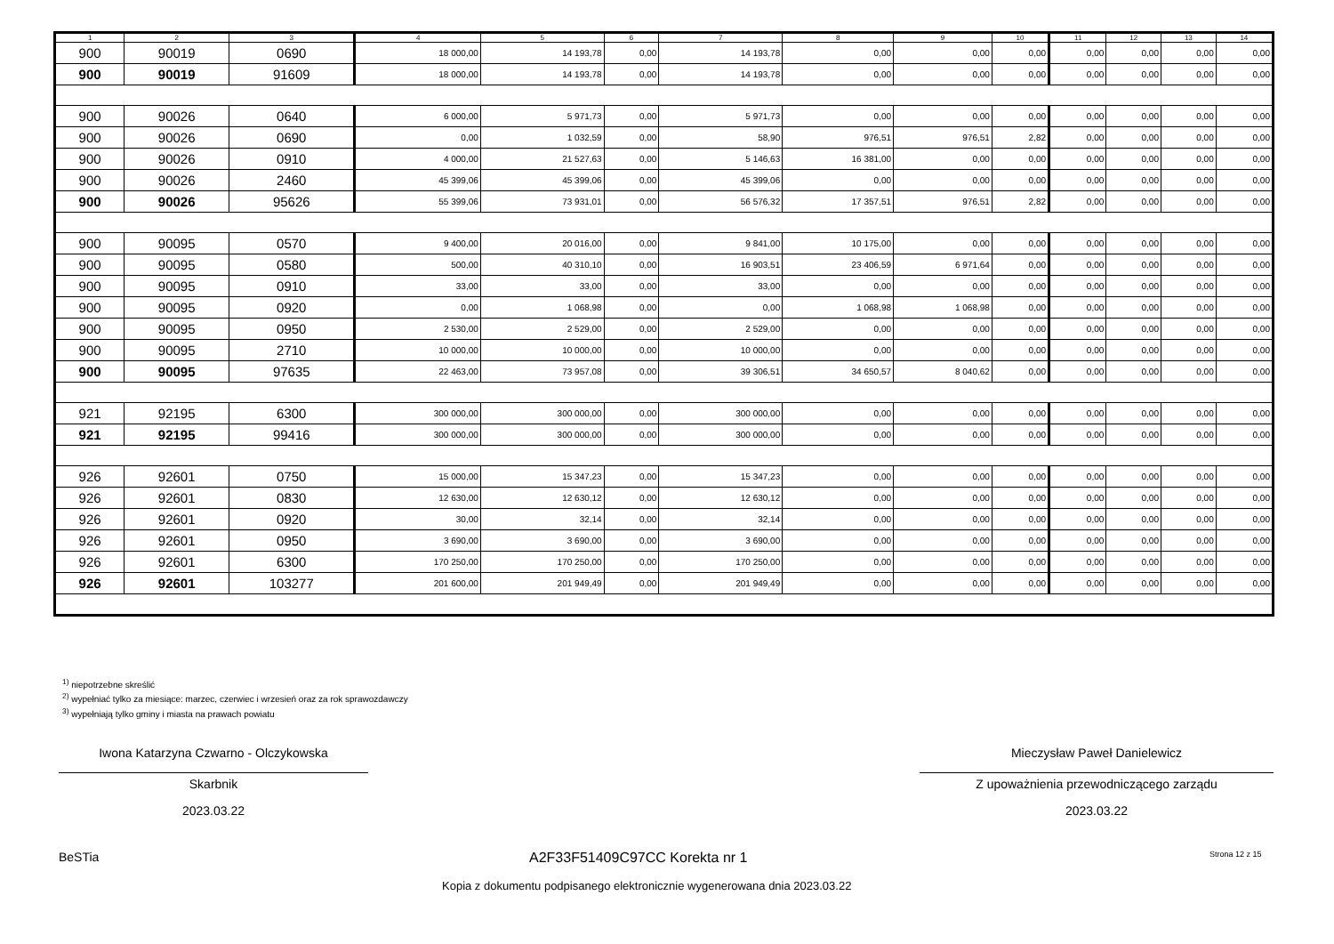| 1 | 2 | 3 | 4 | 5 | 6 | 7 | 8 | 9 | 10 | 11 | 12 | 13 | 14 |
| --- | --- | --- | --- | --- | --- | --- | --- | --- | --- | --- | --- | --- | --- |
| 900 | 90019 | 0690 | 18 000,00 | 14 193,78 | 0,00 | 14 193,78 | 0,00 | 0,00 | 0,00 | 0,00 | 0,00 | 0,00 | 0,00 |
| 900 | 90019 | 91609 | 18 000,00 | 14 193,78 | 0,00 | 14 193,78 | 0,00 | 0,00 | 0,00 | 0,00 | 0,00 | 0,00 | 0,00 |
| 900 | 90026 | 0640 | 6 000,00 | 5 971,73 | 0,00 | 5 971,73 | 0,00 | 0,00 | 0,00 | 0,00 | 0,00 | 0,00 | 0,00 |
| 900 | 90026 | 0690 | 0,00 | 1 032,59 | 0,00 | 58,90 | 976,51 | 976,51 | 2,82 | 0,00 | 0,00 | 0,00 | 0,00 |
| 900 | 90026 | 0910 | 4 000,00 | 21 527,63 | 0,00 | 5 146,63 | 16 381,00 | 0,00 | 0,00 | 0,00 | 0,00 | 0,00 | 0,00 |
| 900 | 90026 | 2460 | 45 399,06 | 45 399,06 | 0,00 | 45 399,06 | 0,00 | 0,00 | 0,00 | 0,00 | 0,00 | 0,00 | 0,00 |
| 900 | 90026 | 95626 | 55 399,06 | 73 931,01 | 0,00 | 56 576,32 | 17 357,51 | 976,51 | 2,82 | 0,00 | 0,00 | 0,00 | 0,00 |
| 900 | 90095 | 0570 | 9 400,00 | 20 016,00 | 0,00 | 9 841,00 | 10 175,00 | 0,00 | 0,00 | 0,00 | 0,00 | 0,00 | 0,00 |
| 900 | 90095 | 0580 | 500,00 | 40 310,10 | 0,00 | 16 903,51 | 23 406,59 | 6 971,64 | 0,00 | 0,00 | 0,00 | 0,00 | 0,00 |
| 900 | 90095 | 0910 | 33,00 | 33,00 | 0,00 | 33,00 | 0,00 | 0,00 | 0,00 | 0,00 | 0,00 | 0,00 | 0,00 |
| 900 | 90095 | 0920 | 0,00 | 1 068,98 | 0,00 | 0,00 | 1 068,98 | 1 068,98 | 0,00 | 0,00 | 0,00 | 0,00 | 0,00 |
| 900 | 90095 | 0950 | 2 530,00 | 2 529,00 | 0,00 | 2 529,00 | 0,00 | 0,00 | 0,00 | 0,00 | 0,00 | 0,00 | 0,00 |
| 900 | 90095 | 2710 | 10 000,00 | 10 000,00 | 0,00 | 10 000,00 | 0,00 | 0,00 | 0,00 | 0,00 | 0,00 | 0,00 | 0,00 |
| 900 | 90095 | 97635 | 22 463,00 | 73 957,08 | 0,00 | 39 306,51 | 34 650,57 | 8 040,62 | 0,00 | 0,00 | 0,00 | 0,00 | 0,00 |
| 921 | 92195 | 6300 | 300 000,00 | 300 000,00 | 0,00 | 300 000,00 | 0,00 | 0,00 | 0,00 | 0,00 | 0,00 | 0,00 | 0,00 |
| 921 | 92195 | 99416 | 300 000,00 | 300 000,00 | 0,00 | 300 000,00 | 0,00 | 0,00 | 0,00 | 0,00 | 0,00 | 0,00 | 0,00 |
| 926 | 92601 | 0750 | 15 000,00 | 15 347,23 | 0,00 | 15 347,23 | 0,00 | 0,00 | 0,00 | 0,00 | 0,00 | 0,00 | 0,00 |
| 926 | 92601 | 0830 | 12 630,00 | 12 630,12 | 0,00 | 12 630,12 | 0,00 | 0,00 | 0,00 | 0,00 | 0,00 | 0,00 | 0,00 |
| 926 | 92601 | 0920 | 30,00 | 32,14 | 0,00 | 32,14 | 0,00 | 0,00 | 0,00 | 0,00 | 0,00 | 0,00 | 0,00 |
| 926 | 92601 | 0950 | 3 690,00 | 3 690,00 | 0,00 | 3 690,00 | 0,00 | 0,00 | 0,00 | 0,00 | 0,00 | 0,00 | 0,00 |
| 926 | 92601 | 6300 | 170 250,00 | 170 250,00 | 0,00 | 170 250,00 | 0,00 | 0,00 | 0,00 | 0,00 | 0,00 | 0,00 | 0,00 |
| 926 | 92601 | 103277 | 201 600,00 | 201 949,49 | 0,00 | 201 949,49 | 0,00 | 0,00 | 0,00 | 0,00 | 0,00 | 0,00 | 0,00 |
<sup>1)</sup> niepotrzebne skreślić
<sup>2)</sup> wypełniać tylko za miesiące: marzec, czerwiec i wrzesień oraz za rok sprawozdawczy
<sup>3)</sup> wypełniają tylko gminy i miasta na prawach powiatu
Iwona Katarzyna Czwarno - Olczykowska
Skarbnik
2023.03.22
Mieczysław Paweł Danielewicz
Z upoważnienia przewodniczącego zarządu
2023.03.22
BeSTia A2F33F51409C97CC Korekta nr 1 Strona 12 z 15
Kopia z dokumentu podpisanego elektronicznie wygenerowana dnia 2023.03.22